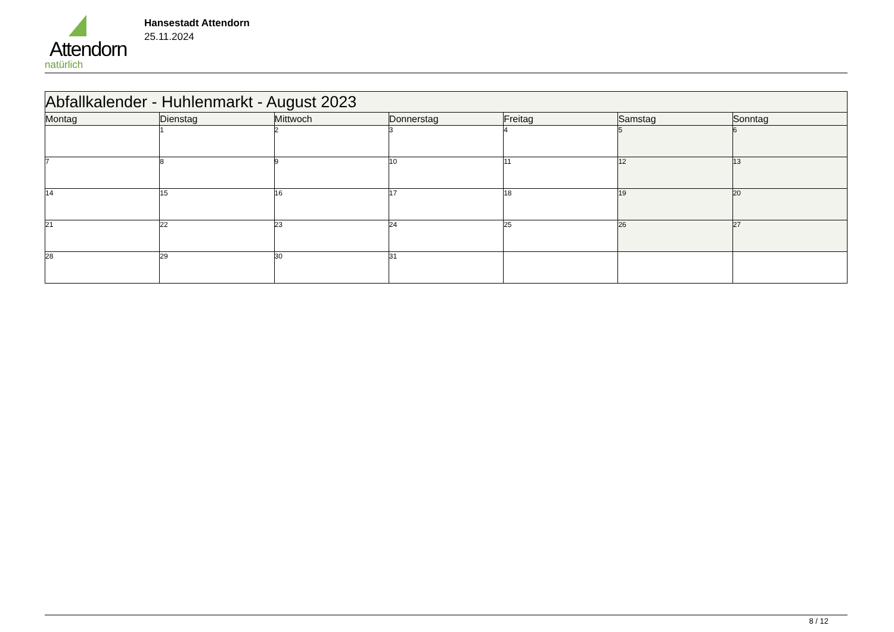Attendorn
natürlich
Hansestadt Attendorn
25.11.2024
| Abfallkalender - Huhlenmarkt - August 2023 | | | | | | |
| --- | --- | --- | --- | --- | --- | --- |
| Montag | Dienstag | Mittwoch | Donnerstag | Freitag | Samstag | Sonntag |
| | 1 | 2 | 3 | 4 | 5 | 6 |
| 7 | 8 | 9 | 10 | 11 | 12 | 13 |
| 14 | 15 | 16 | 17 | 18 | 19 | 20 |
| 21 | 22 | 23 | 24 | 25 | 26 | 27 |
| 28 | 29 | 30 | 31 | | | |
8 / 12